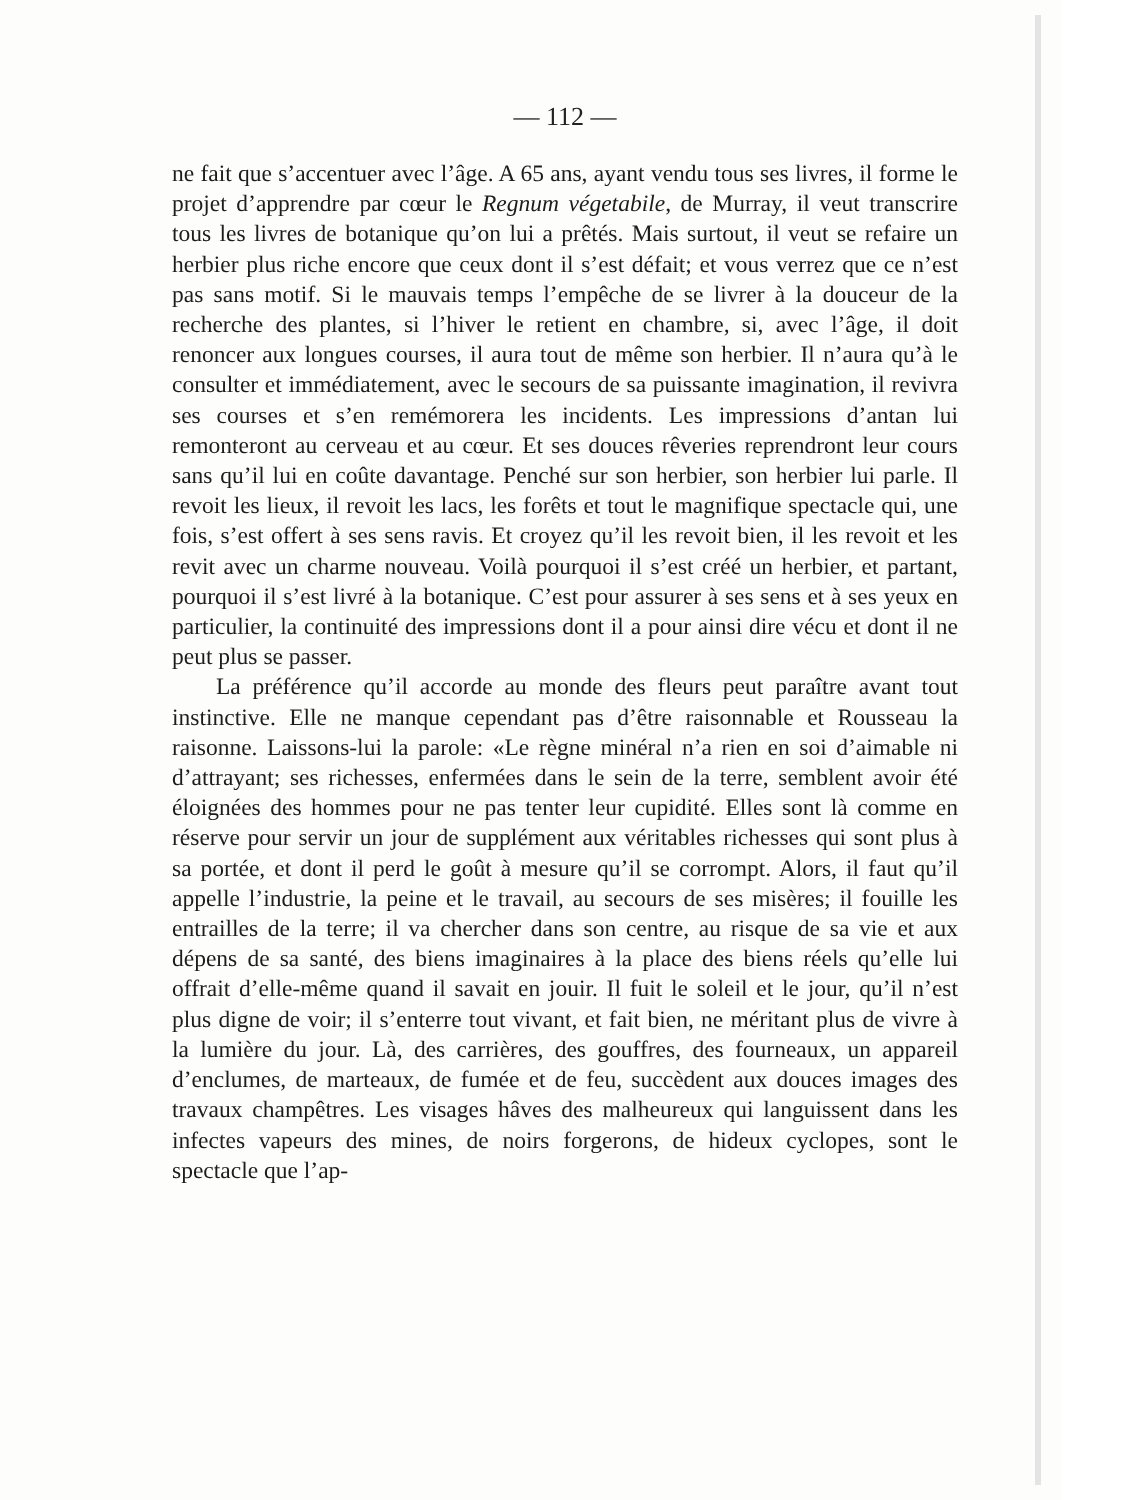— 112 —
ne fait que s’accentuer avec l’âge. A 65 ans, ayant vendu tous ses livres, il forme le projet d’apprendre par cœur le Regnum végetabile, de Murray, il veut transcrire tous les livres de botanique qu’on lui a prêtés. Mais surtout, il veut se refaire un herbier plus riche encore que ceux dont il s’est défait; et vous verrez que ce n’est pas sans motif. Si le mauvais temps l’empêche de se livrer à la douceur de la recherche des plantes, si l’hiver le retient en chambre, si, avec l’âge, il doit renoncer aux longues courses, il aura tout de même son herbier. Il n’aura qu’à le consulter et immédiatement, avec le secours de sa puissante imagination, il revivra ses courses et s’en remémorera les incidents. Les impressions d’antan lui remonteront au cerveau et au cœur. Et ses douces rêveries reprendront leur cours sans qu’il lui en coûte davantage. Penché sur son herbier, son herbier lui parle. Il revoit les lieux, il revoit les lacs, les forêts et tout le magnifique spectacle qui, une fois, s’est offert à ses sens ravis. Et croyez qu’il les revoit bien, il les revoit et les revit avec un charme nouveau. Voilà pourquoi il s’est créé un herbier, et partant, pourquoi il s’est livré à la botanique. C’est pour assurer à ses sens et à ses yeux en particulier, la continuité des impressions dont il a pour ainsi dire vécu et dont il ne peut plus se passer.
La préférence qu’il accorde au monde des fleurs peut paraître avant tout instinctive. Elle ne manque cependant pas d’être raisonnable et Rousseau la raisonne. Laissons-lui la parole: «Le règne minéral n’a rien en soi d’aimable ni d’attrayant; ses richesses, enfermées dans le sein de la terre, semblent avoir été éloignées des hommes pour ne pas tenter leur cupidité. Elles sont là comme en réserve pour servir un jour de supplément aux véritables richesses qui sont plus à sa portée, et dont il perd le goût à mesure qu’il se corrompt. Alors, il faut qu’il appelle l’industrie, la peine et le travail, au secours de ses misères; il fouille les entrailles de la terre; il va chercher dans son centre, au risque de sa vie et aux dépens de sa santé, des biens imaginaires à la place des biens réels qu’elle lui offrait d’elle-même quand il savait en jouir. Il fuit le soleil et le jour, qu’il n’est plus digne de voir; il s’enterre tout vivant, et fait bien, ne méritant plus de vivre à la lumière du jour. Là, des carrières, des gouffres, des fourneaux, un appareil d’enclumes, de marteaux, de fumée et de feu, succèdent aux douces images des travaux champêtres. Les visages hâves des malheureux qui languissent dans les infectes vapeurs des mines, de noirs forgerons, de hideux cyclopes, sont le spectacle que l’ap-